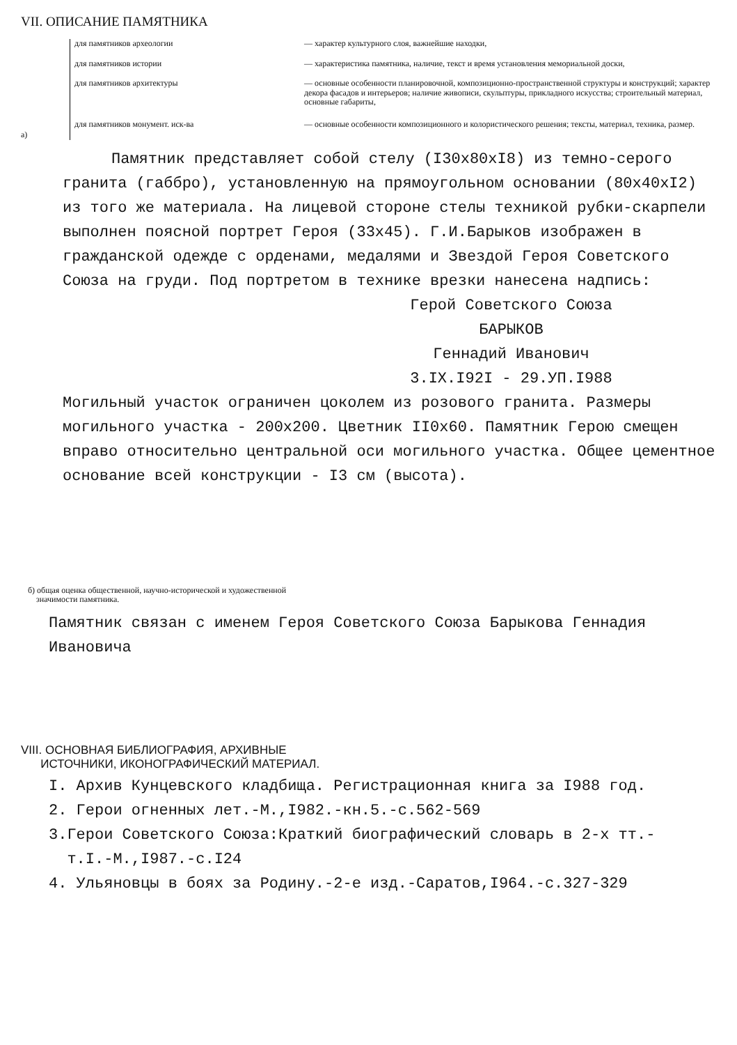VII. ОПИСАНИЕ ПАМЯТНИКА
а)
| для памятников археологии | — характер культурного слоя, важнейшие находки, |
| для памятников истории | — характеристика памятника, наличие, текст и время установления мемориальной доски, |
| для памятников архитектуры | — основные особенности планировочной, композиционно-пространственной структуры и конструкций; характер декора фасадов и интерьеров; наличие живописи, скульптуры, прикладного искусства; строительный материал, основные габариты, |
| для памятников монумент. иск-ва | — основные особенности композиционного и колористического решения; тексты, материал, техника, размер. |
Памятник представляет собой стелу (I30x80xI8) из темно-серого гранита (габбро), установленную на прямоугольном основании (80x40xI2) из того же материала. На лицевой стороне стелы техникой рубки-скарпели выполнен поясной портрет Героя (33x45). Г.И.Барыков изображен в гражданской одежде с орденами, медалями и Звездой Героя Советского Союза на груди. Под портретом в технике врезки нанесена надпись:
Герой Советского Союза
БАРЫКОВ
Геннадий Иванович
3.IX.I92I - 29.УП.I988
Могильный участок ограничен цоколем из розового гранита. Размеры могильного участка - 200x200. Цветник II0x60. Памятник Герою смещен вправо относительно центральной оси могильного участка. Общее цементное основание всей конструкции - I3 см (высота).
б) общая оценка общественной, научно-исторической и художественной
значимости памятника.
Памятник связан с именем Героя Советского Союза Барыкова Геннадия Ивановича
VIII. ОСНОВНАЯ БИБЛИОГРАФИЯ, АРХИВНЫЕ
ИСТОЧНИКИ, ИКОНОГРАФИЧЕСКИЙ МАТЕРИАЛ.
I. Архив Кунцевского кладбища. Регистрационная книга за I988 год.
2. Герои огненных лет.-М.,I982.-кн.5.-с.562-569
3.Герои Советского Союза:Краткий биографический словарь в 2-х тт.-
т.I.-М.,I987.-с.I24
4. Ульяновцы в боях за Родину.-2-е изд.-Саратов,I964.-с.327-329